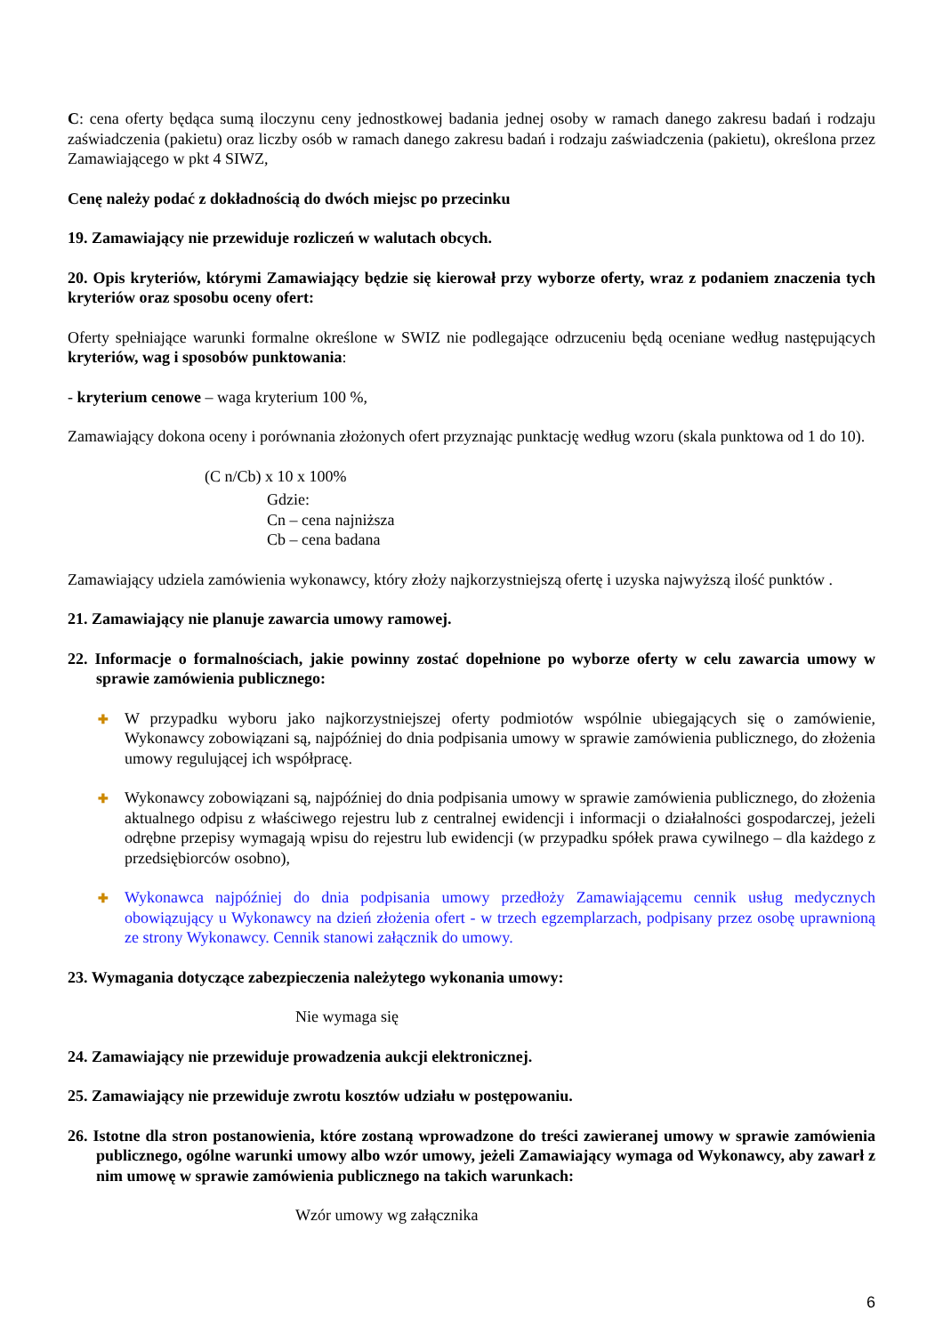C: cena oferty będąca sumą iloczynu ceny jednostkowej badania jednej osoby w ramach danego zakresu badań i rodzaju zaświadczenia (pakietu) oraz liczby osób w ramach danego zakresu badań i rodzaju zaświadczenia (pakietu), określona przez Zamawiającego w pkt 4 SIWZ,
Cenę należy podać z dokładnością do dwóch miejsc po przecinku
19. Zamawiający nie przewiduje rozliczeń w walutach obcych.
20. Opis kryteriów, którymi Zamawiający będzie się kierował przy wyborze oferty, wraz z podaniem znaczenia tych kryteriów oraz sposobu oceny ofert:
Oferty spełniające warunki formalne określone w SWIZ nie podlegające odrzuceniu będą oceniane według następujących kryteriów, wag i sposobów punktowania:
- kryterium cenowe – waga kryterium 100 %,
Zamawiający dokona oceny i porównania złożonych ofert przyznając punktację według wzoru (skala punktowa od 1 do 10).
(C n/Cb) x 10 x 100%
Gdzie:
Cn – cena najniższa
Cb – cena badana
Zamawiający udziela zamówienia wykonawcy, który złoży najkorzystniejszą ofertę i uzyska najwyższą ilość punktów .
21. Zamawiający nie planuje zawarcia umowy ramowej.
22. Informacje o formalnościach, jakie powinny zostać dopełnione po wyborze oferty w celu zawarcia umowy w sprawie zamówienia publicznego:
✚ W przypadku wyboru jako najkorzystniejszej oferty podmiotów wspólnie ubiegających się o zamówienie, Wykonawcy zobowiązani są, najpóźniej do dnia podpisania umowy w sprawie zamówienia publicznego, do złożenia umowy regulującej ich współpracę.
✚ Wykonawcy zobowiązani są, najpóźniej do dnia podpisania umowy w sprawie zamówienia publicznego, do złożenia aktualnego odpisu z właściwego rejestru lub z centralnej ewidencji i informacji o działalności gospodarczej, jeżeli odrębne przepisy wymagają wpisu do rejestru lub ewidencji (w przypadku spółek prawa cywilnego – dla każdego z przedsiębiorców osobno),
✚ Wykonawca najpóźniej do dnia podpisania umowy przedłoży Zamawiającemu cennik usług medycznych obowiązujący u Wykonawcy na dzień złożenia ofert - w trzech egzemplarzach, podpisany przez osobę uprawnioną ze strony Wykonawcy. Cennik stanowi załącznik do umowy.
23. Wymagania dotyczące zabezpieczenia należytego wykonania umowy:
Nie wymaga się
24. Zamawiający nie przewiduje prowadzenia aukcji elektronicznej.
25. Zamawiający nie przewiduje zwrotu kosztów udziału w postępowaniu.
26. Istotne dla stron postanowienia, które zostaną wprowadzone do treści zawieranej umowy w sprawie zamówienia publicznego, ogólne warunki umowy albo wzór umowy, jeżeli Zamawiający wymaga od Wykonawcy, aby zawarł z nim umowę w sprawie zamówienia publicznego na takich warunkach:
Wzór umowy wg załącznika
6